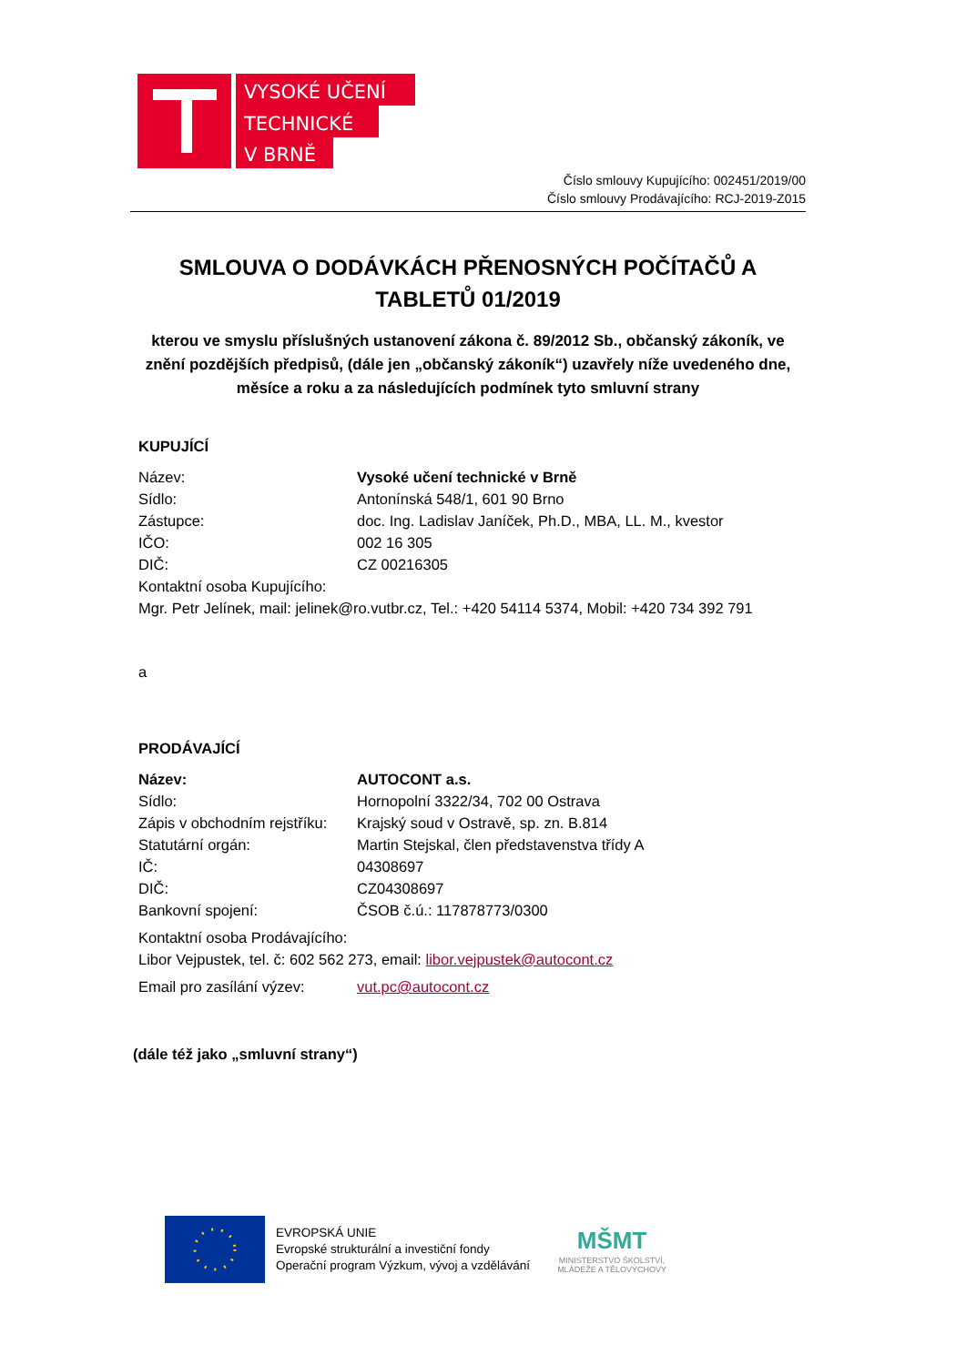VYSOKÉ UČENÍ
TECHNICKÉ
V BRNĚ
Číslo smlouvy Kupujícího: 002451/2019/00
Číslo smlouvy Prodávajícího: RCJ-2019-Z015
SMLOUVA O DODÁVKÁCH PŘENOSNÝCH POČÍTAČŮ A TABLETŮ 01/2019
kterou ve smyslu příslušných ustanovení zákona č. 89/2012 Sb., občanský zákoník, ve znění pozdějších předpisů, (dále jen „občanský zákoník“) uzavřely níže uvedeného dne, měsíce a roku a za následujících podmínek tyto smluvní strany
KUPUJÍCÍ
Název: Vysoké učení technické v Brně
Sídlo: Antonínská 548/1, 601 90 Brno
Zástupce: doc. Ing. Ladislav Janíček, Ph.D., MBA, LL. M., kvestor
IČO: 002 16 305
DIČ: CZ 00216305
Kontaktní osoba Kupujícího:
Mgr. Petr Jelínek, mail: jelinek@ro.vutbr.cz, Tel.: +420 54114 5374, Mobil: +420 734 392 791
a
PRODÁVAJÍCÍ
Název: AUTOCONT a.s.
Sídlo: Hornopolní 3322/34, 702 00 Ostrava
Zápis v obchodním rejstříku: Krajský soud v Ostravě, sp. zn. B.814
Statutární orgán: Martin Stejskal, člen představenstva třídy A
IČ: 04308697
DIČ: CZ04308697
Bankovní spojení: ČSOB č.ú.: 117878773/0300
Kontaktní osoba Prodávajícího:
Libor Vejpustek, tel. č: 602 562 273, email: libor.vejpustek@autocont.cz
Email pro zasílání výzev: vut.pc@autocont.cz
(dále též jako „smluvní strany“)
EVROPSKÁ UNIE
Evropské strukturální a investiční fondy
Operační program Výzkum, vývoj a vzdělávání
MŠMT
MINISTERSTVO ŠKOLSTVÍ,
MLÁDEŽE A TĚLOVÝCHOVY